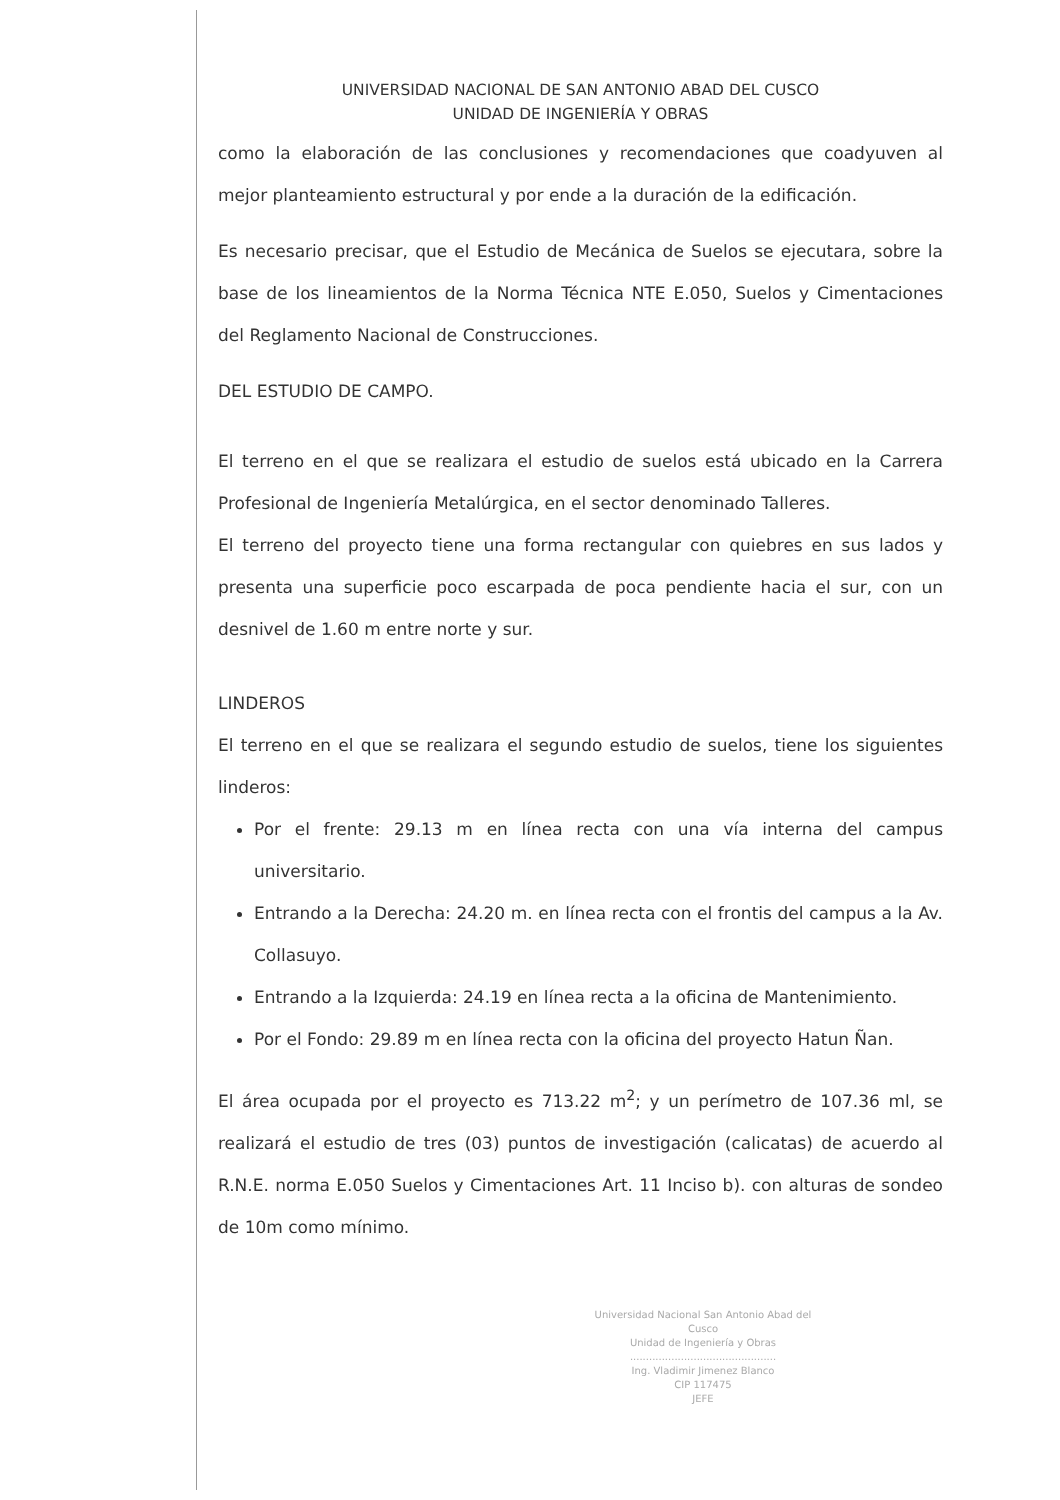UNIVERSIDAD NACIONAL DE SAN ANTONIO ABAD DEL CUSCO
UNIDAD DE INGENIERÍA Y OBRAS
como la elaboración de las conclusiones y recomendaciones que coadyuven al mejor planteamiento estructural y por ende a la duración de la edificación.
Es necesario precisar, que el Estudio de Mecánica de Suelos se ejecutara, sobre la base de los lineamientos de la Norma Técnica NTE E.050, Suelos y Cimentaciones del Reglamento Nacional de Construcciones.
DEL ESTUDIO DE CAMPO.
El terreno en el que se realizara el estudio de suelos está ubicado en la Carrera Profesional de Ingeniería Metalúrgica, en el sector denominado Talleres.
El terreno del proyecto tiene una forma rectangular con quiebres en sus lados y presenta una superficie poco escarpada de poca pendiente hacia el sur, con un desnivel de 1.60 m entre norte y sur.
LINDEROS
El terreno en el que se realizara el segundo estudio de suelos, tiene los siguientes linderos:
Por el frente: 29.13 m en línea recta con una vía interna del campus universitario.
Entrando a la Derecha: 24.20 m. en línea recta con el frontis del campus a la Av. Collasuyo.
Entrando a la Izquierda: 24.19 en línea recta a la oficina de Mantenimiento.
Por el Fondo: 29.89 m en línea recta con la oficina del proyecto Hatun Ñan.
El área ocupada por el proyecto es 713.22 m<sup>2</sup>; y un perímetro de 107.36 ml, se realizará el estudio de tres (03) puntos de investigación (calicatas) de acuerdo al R.N.E. norma E.050 Suelos y Cimentaciones Art. 11 Inciso b). con alturas de sondeo de 10m como mínimo.
Universidad Nacional San Antonio Abad del Cusco
Unidad de Ingeniería y Obras
..............................................
Ing. Vladimir Jimenez Blanco
CIP 117475
JEFE